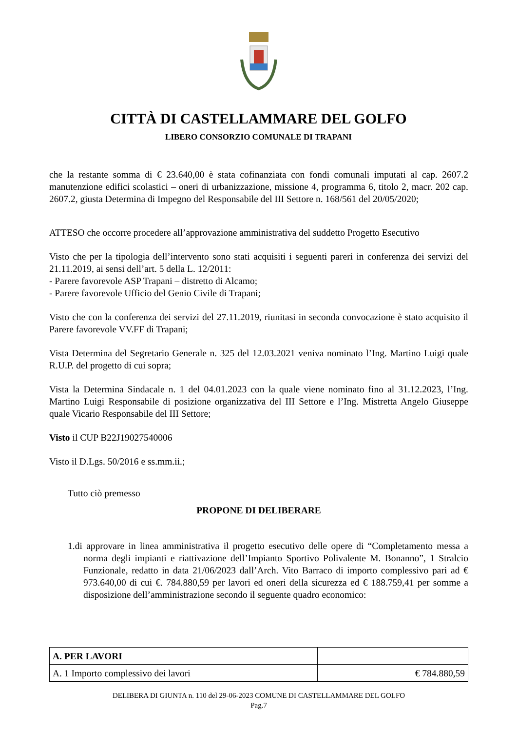CITTÀ DI CASTELLAMMARE DEL GOLFO
LIBERO CONSORZIO COMUNALE DI TRAPANI
che la restante somma di € 23.640,00 è stata cofinanziata con fondi comunali imputati al cap. 2607.2 manutenzione edifici scolastici – oneri di urbanizzazione, missione 4, programma 6, titolo 2, macr. 202 cap. 2607.2, giusta Determina di Impegno del Responsabile del III Settore n. 168/561 del 20/05/2020;
ATTESO che occorre procedere all’approvazione amministrativa del suddetto Progetto Esecutivo
Visto che per la tipologia dell’intervento sono stati acquisiti i seguenti pareri in conferenza dei servizi del 21.11.2019, ai sensi dell’art. 5 della L. 12/2011:
- Parere favorevole ASP Trapani – distretto di Alcamo;
- Parere favorevole Ufficio del Genio Civile di Trapani;
Visto che con la conferenza dei servizi del 27.11.2019, riunitasi in seconda convocazione è stato acquisito il Parere favorevole VV.FF di Trapani;
Vista Determina del Segretario Generale n. 325 del 12.03.2021 veniva nominato l’Ing. Martino Luigi quale R.U.P. del progetto di cui sopra;
Vista la Determina Sindacale n. 1 del 04.01.2023 con la quale viene nominato fino al 31.12.2023, l’Ing. Martino Luigi Responsabile di posizione organizzativa del III Settore e l’Ing. Mistretta Angelo Giuseppe quale Vicario Responsabile del III Settore;
Visto il CUP B22J19027540006
Visto il D.Lgs. 50/2016 e ss.mm.ii.;
Tutto ciò premesso
PROPONE DI DELIBERARE
1.di approvare in linea amministrativa il progetto esecutivo delle opere di “Completamento messa a norma degli impianti e riattivazione dell’Impianto Sportivo Polivalente M. Bonanno”, 1 Stralcio Funzionale, redatto in data 21/06/2023 dall’Arch. Vito Barraco di importo complessivo pari ad € 973.640,00 di cui €. 784.880,59 per lavori ed oneri della sicurezza ed € 188.759,41 per somme a disposizione dell’amministrazione secondo il seguente quadro economico:
| A. PER LAVORI | |
| A. 1 Importo complessivo dei lavori | € 784.880,59 |
DELIBERA DI GIUNTA n. 110 del 29-06-2023 COMUNE DI CASTELLAMMARE DEL GOLFO
Pag.7